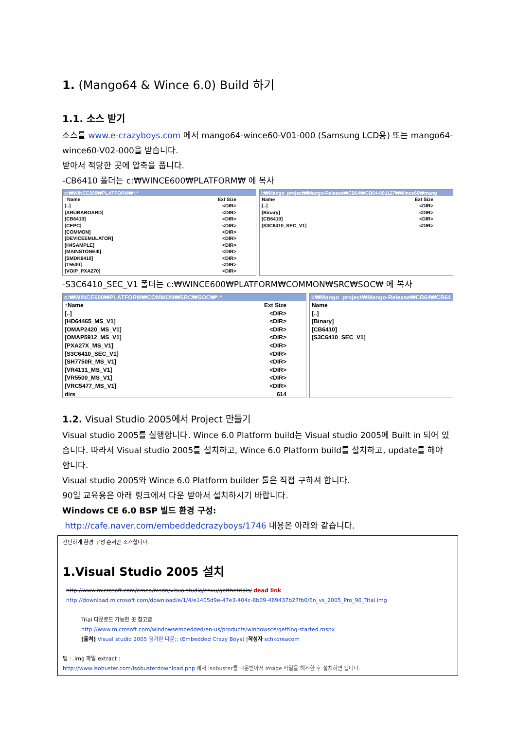1. (Mango64 & Wince 6.0) Build 하기
1.1. 소스 받기
소스를 www.e-crazyboys.com 에서 mango64-wince60-V01-000 (Samsung LCD용) 또는 mango64-wince60-V02-000을 받습니다.
받아서 적당한 곳에 압축을 풉니다.
-CB6410 폴더는 c:₩WINCE600₩PLATFORM₩ 에 복사
c:₩WINCE600₩PLATFORM₩*.*
↑Name Ext Size
[..] <DIR>
[ARUBABOARD] <DIR>
[CB6410] <DIR>
[CEPC] <DIR>
[COMMON] <DIR>
[DEVICEEMULATOR] <DIR>
[H4SAMPLE] <DIR>
[MAINSTONEIII] <DIR>
[SMDK6410] <DIR>
[T5530] <DIR>
[VOIP_PXA270] <DIR>
i:₩Mango_project₩Mango-Release₩CB64₩CB64-091127₩Wince60₩mang
Name Ext Size
[..] <DIR>
[Binary] <DIR>
[CB6410] <DIR>
[S3C6410_SEC_V1] <DIR>
-S3C6410_SEC_V1 폴더는 c:₩WINCE600₩PLATFORM₩COMMON₩SRC₩SOC₩ 에 복사
c:₩WINCE600₩PLATFORM₩COMMON₩SRC₩SOC₩*.*
↑Name Ext Size
[..] <DIR>
[HD64465_MS_V1] <DIR>
[OMAP2420_MS_V1] <DIR>
[OMAP5912_MS_V1] <DIR>
[PXA27X_MS_V1] <DIR>
[S3C6410_SEC_V1] <DIR>
[SH7750R_MS_V1] <DIR>
[VR4131_MS_V1] <DIR>
[VR5500_MS_V1] <DIR>
[VRC5477_MS_V1] <DIR>
dirs 614
i:₩Mango_project₩Mango-Release₩CB64₩CB64
Name
[..]
[Binary]
[CB6410]
[S3C6410_SEC_V1]
1.2. Visual Studio 2005에서 Project 만들기
Visual studio 2005를 실행합니다. Wince 6.0 Platform build는 Visual studio 2005에 Built in 되어 있습니다. 따라서 Visual studio 2005를 설치하고, Wince 6.0 Platform build를 설치하고, update를 해야 합니다.
Visual studio 2005와 Wince 6.0 Platform builder 툴은 직접 구하셔 합니다.
90일 교육용은 아래 링크에서 다운 받아서 설치하시기 바랍니다.
Windows CE 6.0 BSP 빌드 환경 구성:
http://cafe.naver.com/embeddedcrazyboys/1746 내용은 아래와 같습니다.
간단하게 환경 구성 순서만 소개합니다.
1.Visual Studio 2005 설치
http://www.microsoft.com/emea/msdn/visualstudio/enxu/getthetrials/ dead link
http://download.microsoft.com/download/e/1/4/e1405d9e-47e3-404c-8b09-489437b27fb0/En_vs_2005_Pro_90_Trial.img
Trial 다운로드 가능한 곳 참고글
http://www.microsoft.com/windowsembedded/en-us/products/windowsce/getting-started.mspx
[출처] Visual studio 2005 평가판 다운;; (Embedded Crazy Boys) |작성자 schkoreacom
팁 : .img 파일 extract :
http://www.isobuster.com/isobusterdownload.php 에서 isobuster를 다운받아서 image 파일을 해제한 후 설치하면 됩니다.